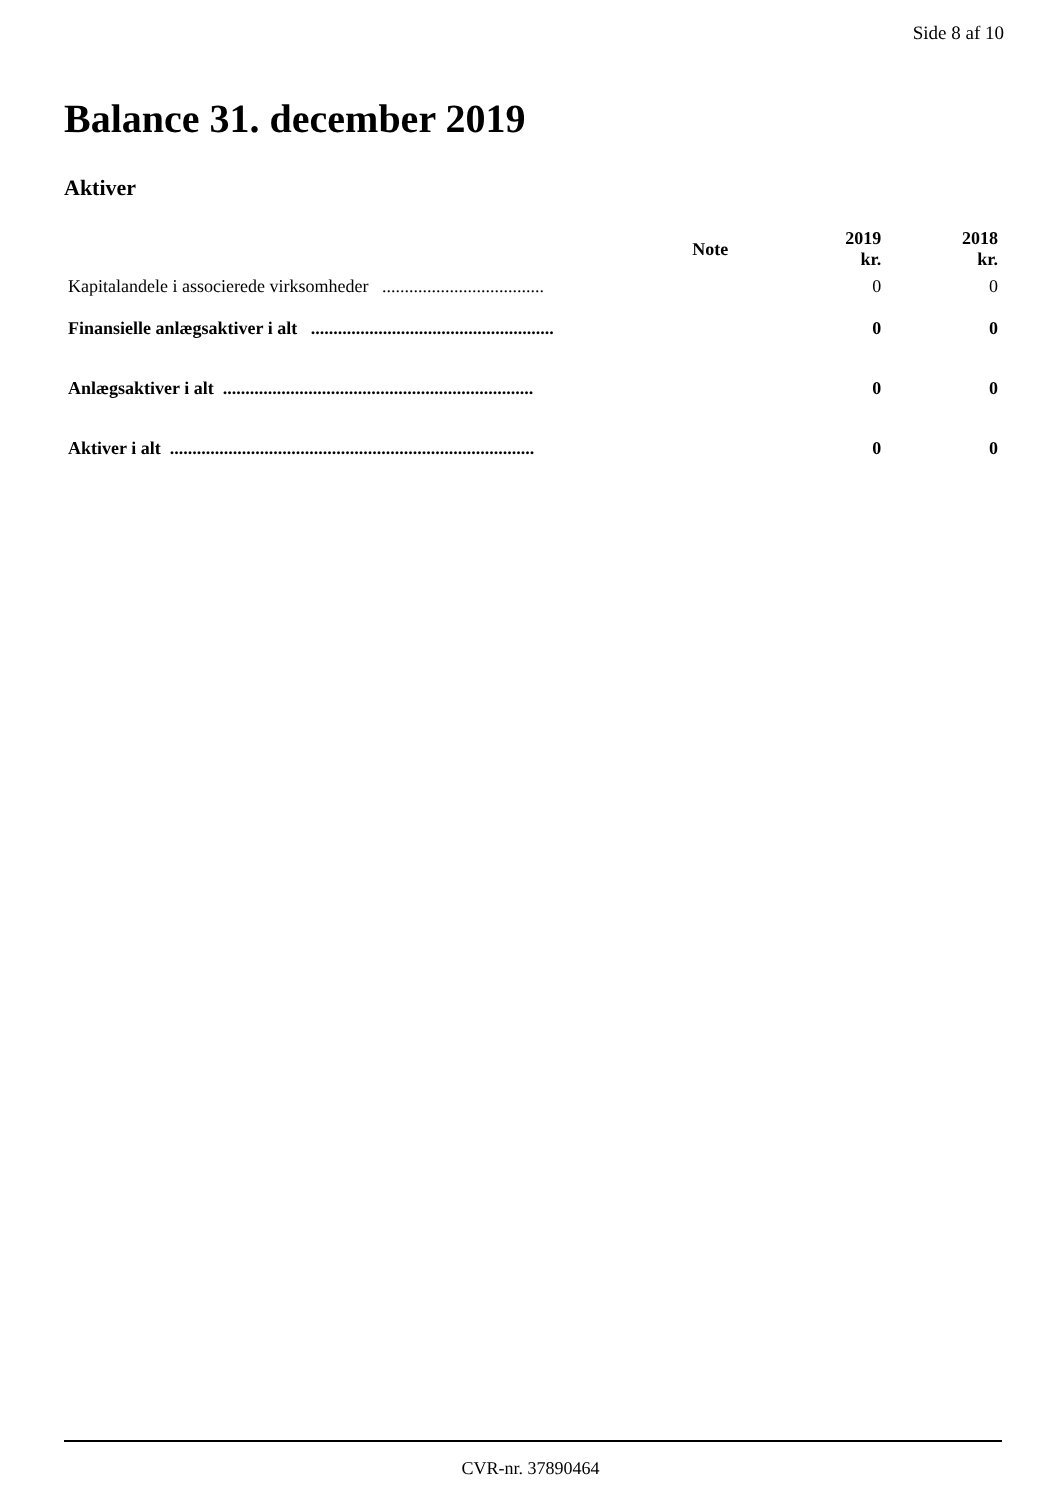Side 8 af 10
Balance 31. december 2019
Aktiver
| | Note | 2019 kr. | 2018 kr. |
| --- | --- | --- | --- |
| Kapitalandele i associerede virksomheder .................................... | | 0 | 0 |
| Finansielle anlægsaktiver i alt ...................................................... | | 0 | 0 |
| Anlægsaktiver i alt ..................................................................... | | 0 | 0 |
| Aktiver i alt ................................................................................. | | 0 | 0 |
CVR-nr. 37890464